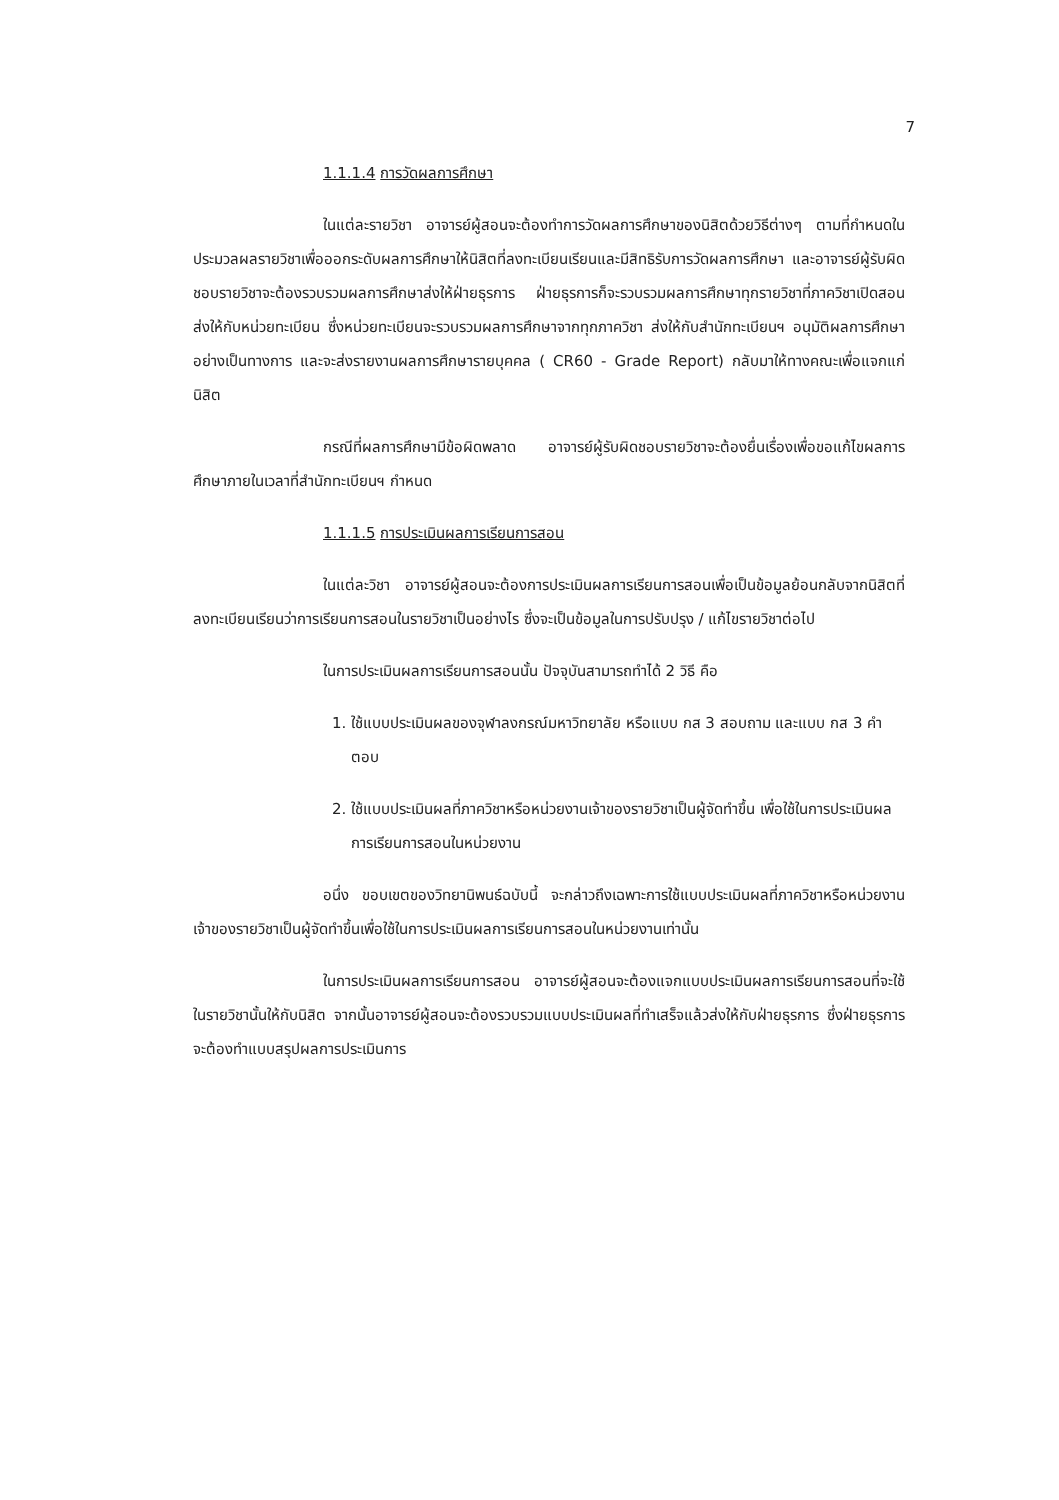7
1.1.1.4 การวัดผลการศึกษา
ในแต่ละรายวิชา อาจารย์ผู้สอนจะต้องทำการวัดผลการศึกษาของนิสิตด้วยวิธีต่างๆ ตามที่กำหนดในประมวลผลรายวิชาเพื่อออกระดับผลการศึกษาให้นิสิตที่ลงทะเบียนเรียนและมีสิทธิรับการวัดผลการศึกษา และอาจารย์ผู้รับผิดชอบรายวิชาจะต้องรวบรวมผลการศึกษาส่งให้ฝ่ายธุรการ ฝ่ายธุรการก็จะรวบรวมผลการศึกษาทุกรายวิชาที่ภาควิชาเปิดสอนส่งให้กับหน่วยทะเบียน ซึ่งหน่วยทะเบียนจะรวบรวมผลการศึกษาจากทุกภาควิชา ส่งให้กับสำนักทะเบียนฯ อนุมัติผลการศึกษาอย่างเป็นทางการ และจะส่งรายงานผลการศึกษารายบุคคล ( CR60 - Grade Report) กลับมาให้ทางคณะเพื่อแจกแก่นิสิต
กรณีที่ผลการศึกษามีข้อผิดพลาด อาจารย์ผู้รับผิดชอบรายวิชาจะต้องยื่นเรื่องเพื่อขอแก้ไขผลการศึกษาภายในเวลาที่สำนักทะเบียนฯ กำหนด
1.1.1.5 การประเมินผลการเรียนการสอน
ในแต่ละวิชา อาจารย์ผู้สอนจะต้องการประเมินผลการเรียนการสอนเพื่อเป็นข้อมูลย้อนกลับจากนิสิตที่ลงทะเบียนเรียนว่าการเรียนการสอนในรายวิชาเป็นอย่างไร ซึ่งจะเป็นข้อมูลในการปรับปรุง / แก้ไขรายวิชาต่อไป
ในการประเมินผลการเรียนการสอนนั้น ปัจจุบันสามารถทำได้ 2 วิธี คือ
1. ใช้แบบประเมินผลของจุฬาลงกรณ์มหาวิทยาลัย หรือแบบ กส 3 สอบถาม และแบบ กส 3 คำตอบ
2. ใช้แบบประเมินผลที่ภาควิชาหรือหน่วยงานเจ้าของรายวิชาเป็นผู้จัดทำขึ้น เพื่อใช้ในการประเมินผลการเรียนการสอนในหน่วยงาน
อนึ่ง ขอบเขตของวิทยานิพนธ์ฉบับนี้ จะกล่าวถึงเฉพาะการใช้แบบประเมินผลที่ภาควิชาหรือหน่วยงานเจ้าของรายวิชาเป็นผู้จัดทำขึ้นเพื่อใช้ในการประเมินผลการเรียนการสอนในหน่วยงานเท่านั้น
ในการประเมินผลการเรียนการสอน อาจารย์ผู้สอนจะต้องแจกแบบประเมินผลการเรียนการสอนที่จะใช้ในรายวิชานั้นให้กับนิสิต จากนั้นอาจารย์ผู้สอนจะต้องรวบรวมแบบประเมินผลที่ทำเสร็จแล้วส่งให้กับฝ่ายธุรการ ซึ่งฝ่ายธุรการจะต้องทำแบบสรุปผลการประเมินการ